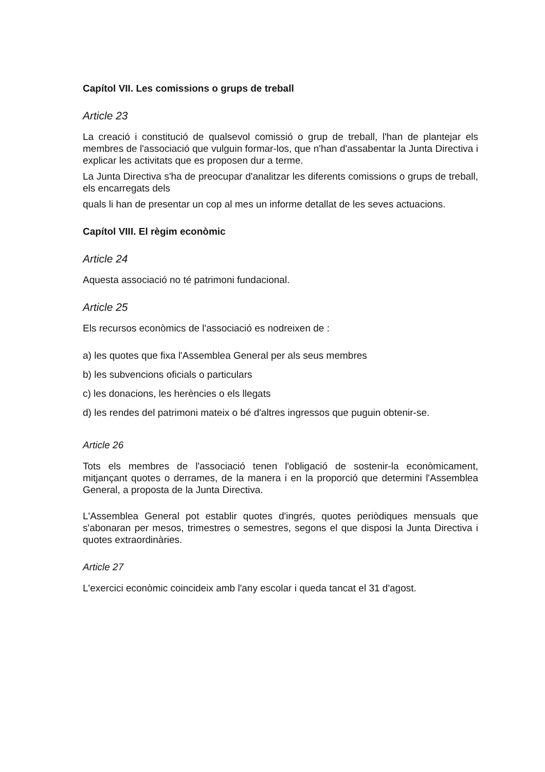Capítol VII. Les comissions o grups de treball
Article 23
La creació i constitució de qualsevol comissió o grup de treball, l'han de plantejar els membres de l'associació que vulguin formar-los, que n'han d'assabentar la Junta Directiva i explicar les activitats que es proposen dur a terme.
La Junta Directiva s'ha de preocupar d'analitzar les diferents comissions o grups de treball, els encarregats dels
quals li han de presentar un cop al mes un informe detallat de les seves actuacions.
Capítol VIII. El règim econòmic
Article 24
Aquesta associació no té patrimoni fundacional.
Article 25
Els recursos econòmics de l'associació es nodreixen de :
a) les quotes que fixa l'Assemblea General per als seus membres
b) les subvencions oficials o particulars
c) les donacions, les herències o els llegats
d) les rendes del patrimoni mateix o bé d'altres ingressos que puguin obtenir-se.
Article 26
Tots els membres de l'associació tenen l'obligació de sostenir-la econòmicament, mitjançant quotes o derrames, de la manera i en la proporció que determini l'Assemblea General, a proposta de la Junta Directiva.
L'Assemblea General pot establir quotes d'ingrés, quotes periòdiques mensuals que s'abonaran per mesos, trimestres o semestres, segons el que disposi la Junta Directiva i quotes extraordinàries.
Article 27
L'exercici econòmic coincideix amb l'any escolar i queda tancat el 31 d'agost.